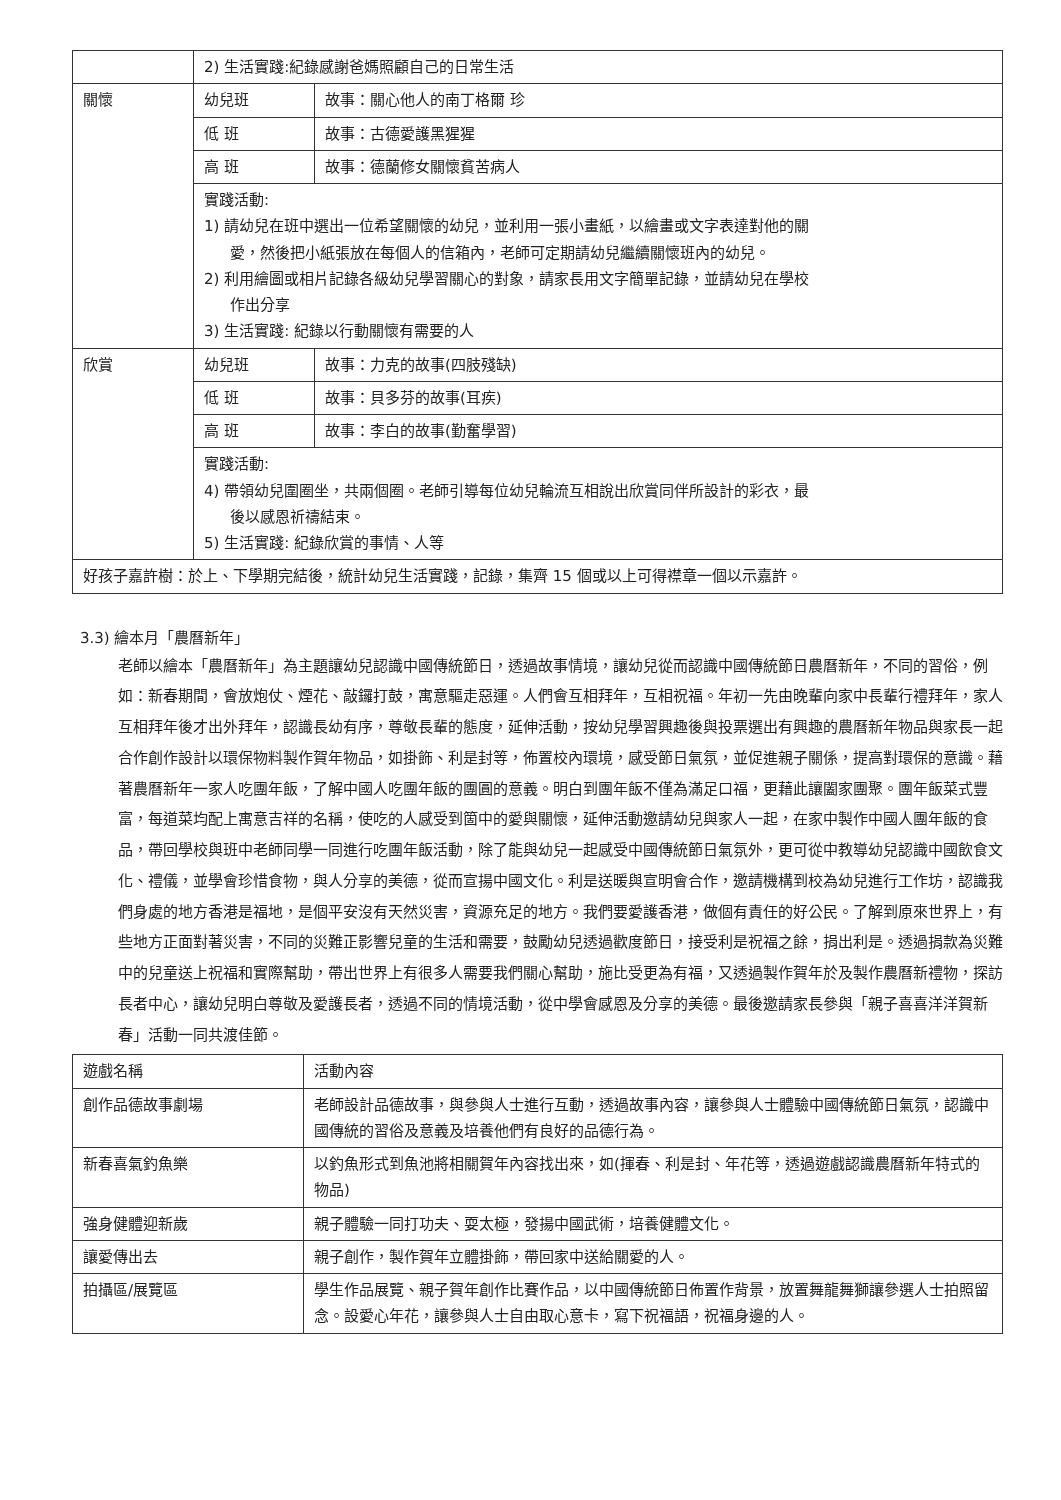| | 2) 生活實踐:紀錄感謝爸媽照顧自己的日常生活 | |
| 關懷 | 幼兒班 | 故事：關心他人的南丁格爾 珍 |
| | 低 班 | 故事：古德愛護黑猩猩 |
| | 高 班 | 故事：德蘭修女關懷貧苦病人 |
| | 實踐活動: 1) 請幼兒在班中選出一位希望關懷的幼兒，並利用一張小畫紙，以繪畫或文字表達對他的關 愛，然後把小紙張放在每個人的信箱內，老師可定期請幼兒繼續關懷班內的幼兒。 2) 利用繪圖或相片記錄各級幼兒學習關心的對象，請家長用文字簡單記錄，並請幼兒在學校 作出分享 3) 生活實踐: 紀錄以行動關懷有需要的人 | |
| 欣賞 | 幼兒班 | 故事：力克的故事(四肢殘缺) |
| | 低 班 | 故事：貝多芬的故事(耳疾) |
| | 高 班 | 故事：李白的故事(勤奮學習) |
| | 實踐活動: 4) 帶領幼兒圍圈坐，共兩個圈。老師引導每位幼兒輪流互相說出欣賞同伴所設計的彩衣，最 後以感恩祈禱結束。 5) 生活實踐: 紀錄欣賞的事情、人等 | |
| 好孩子嘉許樹：於上、下學期完結後，統計幼兒生活實踐，記錄，集齊 15 個或以上可得襟章一個以示嘉許。 | | |
3.3) 繪本月「農曆新年」
老師以繪本「農曆新年」為主題讓幼兒認識中國傳統節日，透過故事情境，讓幼兒從而認識中國傳統節日農曆新年，不同的習俗，例如：新春期間，會放炮仗、煙花、敲鑼打鼓，寓意驅走惡運。人們會互相拜年，互相祝福。年初一先由晚輩向家中長輩行禮拜年，家人互相拜年後才出外拜年，認識長幼有序，尊敬長輩的態度，延伸活動，按幼兒學習興趣後與投票選出有興趣的農曆新年物品與家長一起合作創作設計以環保物料製作賀年物品，如掛飾、利是封等，佈置校內環境，感受節日氣氛，並促進親子關係，提高對環保的意識。藉著農曆新年一家人吃團年飯，了解中國人吃團年飯的團圓的意義。明白到團年飯不僅為滿足口福，更藉此讓闔家團聚。團年飯菜式豐富，每道菜均配上寓意吉祥的名稱，使吃的人感受到箇中的愛與關懷，延伸活動邀請幼兒與家人一起，在家中製作中國人團年飯的食品，帶回學校與班中老師同學一同進行吃團年飯活動，除了能與幼兒一起感受中國傳統節日氣氛外，更可從中教導幼兒認識中國飲食文化、禮儀，並學會珍惜食物，與人分享的美德，從而宣揚中國文化。利是送暖與宣明會合作，邀請機構到校為幼兒進行工作坊，認識我們身處的地方香港是福地，是個平安沒有天然災害，資源充足的地方。我們要愛護香港，做個有責任的好公民。了解到原來世界上，有些地方正面對著災害，不同的災難正影響兒童的生活和需要，鼓勵幼兒透過歡度節日，接受利是祝福之餘，捐出利是。透過捐款為災難中的兒童送上祝福和實際幫助，帶出世界上有很多人需要我們關心幫助，施比受更為有福，又透過製作賀年於及製作農曆新禮物，探訪長者中心，讓幼兒明白尊敬及愛護長者，透過不同的情境活動，從中學會感恩及分享的美德。最後邀請家長參與「親子喜喜洋洋賀新春」活動一同共渡佳節。
| 遊戲名稱 | 活動內容 |
| --- | --- |
| 創作品德故事劇場 | 老師設計品德故事，與參與人士進行互動，透過故事內容，讓參與人士體驗中國傳統節日氣氛，認識中國傳統的習俗及意義及培養他們有良好的品德行為。 |
| 新春喜氣釣魚樂 | 以釣魚形式到魚池將相關賀年內容找出來，如(揮春、利是封、年花等，透過遊戲認識農曆新年特式的物品) |
| 強身健體迎新歲 | 親子體驗一同打功夫、耍太極，發揚中國武術，培養健體文化。 |
| 讓愛傳出去 | 親子創作，製作賀年立體掛飾，帶回家中送給關愛的人。 |
| 拍攝區/展覽區 | 學生作品展覽、親子賀年創作比賽作品，以中國傳統節日佈置作背景，放置舞龍舞獅讓參選人士拍照留念。設愛心年花，讓參與人士自由取心意卡，寫下祝福語，祝福身邊的人。 |